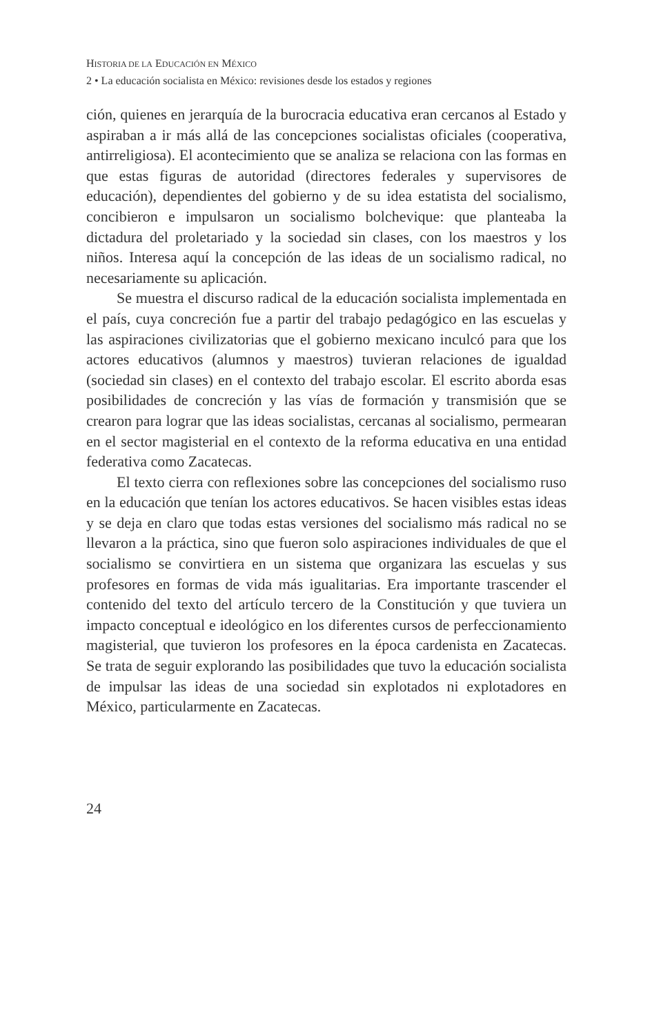HISTORIA DE LA EDUCACIÓN EN MÉXICO
2 • La educación socialista en México: revisiones desde los estados y regiones
ción, quienes en jerarquía de la burocracia educativa eran cercanos al Estado y aspiraban a ir más allá de las concepciones socialistas oficiales (cooperativa, antirreligiosa). El acontecimiento que se analiza se relaciona con las formas en que estas figuras de autoridad (directores federales y supervisores de educación), dependientes del gobierno y de su idea estatista del socialismo, concibieron e impulsaron un socialismo bolchevique: que planteaba la dictadura del proletariado y la sociedad sin clases, con los maestros y los niños. Interesa aquí la concepción de las ideas de un socialismo radical, no necesariamente su aplicación.
Se muestra el discurso radical de la educación socialista implementada en el país, cuya concreción fue a partir del trabajo pedagógico en las escuelas y las aspiraciones civilizatorias que el gobierno mexicano inculcó para que los actores educativos (alumnos y maestros) tuvieran relaciones de igualdad (sociedad sin clases) en el contexto del trabajo escolar. El escrito aborda esas posibilidades de concreción y las vías de formación y transmisión que se crearon para lograr que las ideas socialistas, cercanas al socialismo, permearan en el sector magisterial en el contexto de la reforma educativa en una entidad federativa como Zacatecas.
El texto cierra con reflexiones sobre las concepciones del socialismo ruso en la educación que tenían los actores educativos. Se hacen visibles estas ideas y se deja en claro que todas estas versiones del socialismo más radical no se llevaron a la práctica, sino que fueron solo aspiraciones individuales de que el socialismo se convirtiera en un sistema que organizara las escuelas y sus profesores en formas de vida más igualitarias. Era importante trascender el contenido del texto del artículo tercero de la Constitución y que tuviera un impacto conceptual e ideológico en los diferentes cursos de perfeccionamiento magisterial, que tuvieron los profesores en la época cardenista en Zacatecas. Se trata de seguir explorando las posibilidades que tuvo la educación socialista de impulsar las ideas de una sociedad sin explotados ni explotadores en México, particularmente en Zacatecas.
24